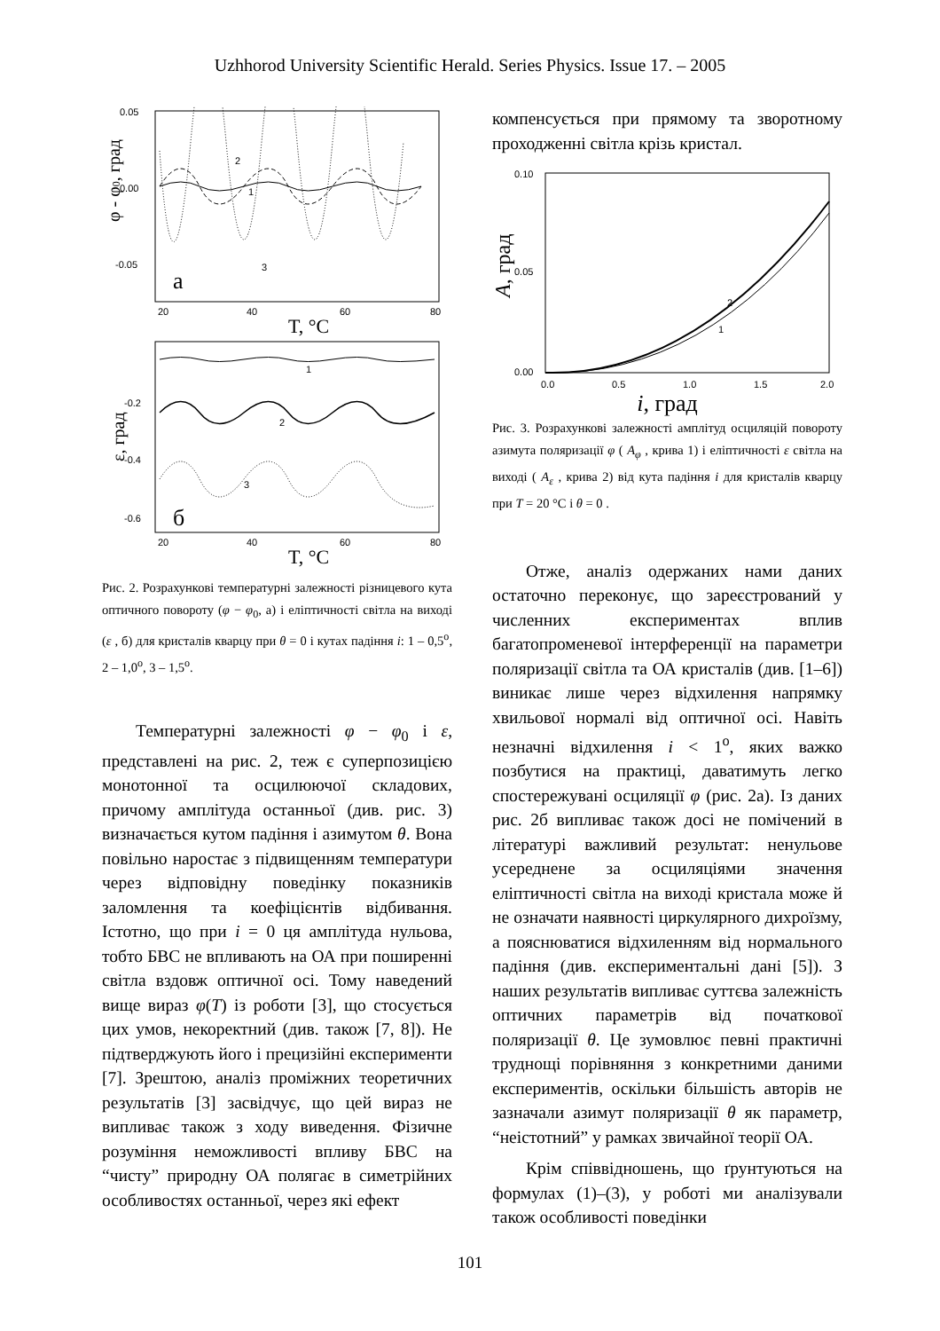Uzhhorod University Scientific Herald. Series Physics. Issue 17. – 2005
0.05
0.00
-0.05
20
40
60
80
2
1
3
а
T, °C
φ - φ0, град
-0.2
-0.4
-0.6
20
40
60
80
1
2
3
б
T, °C
ε, град
Рис. 2. Розрахункові температурні залежності різницевого кута оптичного повороту (φ − φ<sub>0</sub>, а) і еліптичності світла на виході (ε , б) для кристалів кварцу при θ = 0 і кутах падіння i: 1 – 0,5<sup>о</sup>, 2 – 1,0<sup>о</sup>, 3 – 1,5<sup>о</sup>.
Температурні залежності φ − φ<sub>0</sub> і ε, представлені на рис. 2, теж є суперпозицією монотонної та осцилюючої складових, причому амплітуда останньої (див. рис. 3) визначається кутом падіння і азимутом θ. Вона повільно наростає з підвищенням температури через відповідну поведінку показників заломлення та коефіцієнтів відбивання. Істотно, що при i = 0 ця амплітуда нульова, тобто БВС не впливають на ОА при поширенні світла вздовж оптичної осі. Тому наведений вище вираз φ(T) із роботи [3], що стосується цих умов, некоректний (див. також [7, 8]). Не підтверджують його і прецизійні експерименти [7]. Зрештою, аналіз проміжних теоретичних результатів [3] засвідчує, що цей вираз не випливає також з ходу виведення. Фізичне розуміння неможливості впливу БВС на “чисту” природну ОА полягає в симетрійних особливостях останньої, через які ефект
компенсується при прямому та зворотному проходженні світла крізь кристал.
0.10
0.05
0.00
0.0
0.5
1.0
1.5
2.0
2
1
A, град
i, град
Рис. 3. Розрахункові залежності амплітуд осциляцій повороту азимута поляризації φ ( A<sub>φ</sub> , крива 1) і еліптичності ε світла на виході ( A<sub>ε</sub> , крива 2) від кута падіння i для кристалів кварцу при T = 20 °C і θ = 0 .
Отже, аналіз одержаних нами даних остаточно переконує, що зареєстрований у численних експериментах вплив багатопроменевої інтерференції на параметри поляризації світла та ОА кристалів (див. [1–6]) виникає лише через відхилення напрямку хвильової нормалі від оптичної осі. Навіть незначні відхилення i < 1<sup>o</sup>, яких важко позбутися на практиці, даватимуть легко спостережувані осциляції φ (рис. 2а). Із даних рис. 2б випливає також досі не помічений в літературі важливий результат: ненульове усереднене за осциляціями значення еліптичності світла на виході кристала може й не означати наявності циркулярного дихроїзму, а пояснюватися відхиленням від нормального падіння (див. експериментальні дані [5]). З наших результатів випливає суттєва залежність оптичних параметрів від початкової поляризації θ. Це зумовлює певні практичні труднощі порівняння з конкретними даними експериментів, оскільки більшість авторів не зазначали азимут поляризації θ як параметр, “неістотний” у рамках звичайної теорії ОА.
Крім співвідношень, що ґрунтуються на формулах (1)–(3), у роботі ми аналізували також особливості поведінки
101